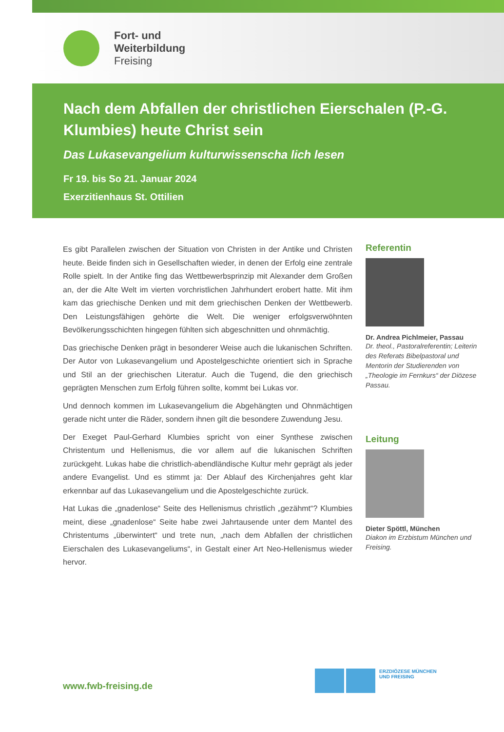Fort- und
Weiterbildung
Freising
Nach dem Abfallen der christlichen Eierschalen (P.-G. Klumbies) heute Christ sein
Das Lukasevangelium kulturwissenscha lich lesen
Fr 19. bis So 21. Januar 2024
Exerzitienhaus St. Ottilien
Es gibt Parallelen zwischen der Situation von Christen in der Antike und Christen heute. Beide finden sich in Gesellschaften wieder, in denen der Erfolg eine zentrale Rolle spielt. In der Antike fing das Wettbewerbsprinzip mit Alexander dem Großen an, der die Alte Welt im vierten vorchristlichen Jahrhundert erobert hatte. Mit ihm kam das griechische Denken und mit dem griechischen Denken der Wettbewerb. Den Leistungsfähigen gehörte die Welt. Die weniger erfolgsverwöhnten Bevölkerungsschichten hingegen fühlten sich abgeschnitten und ohnmächtig.
Das griechische Denken prägt in besonderer Weise auch die lukanischen Schriften. Der Autor von Lukasevangelium und Apostelgeschichte orientiert sich in Sprache und Stil an der griechischen Literatur. Auch die Tugend, die den griechisch geprägten Menschen zum Erfolg führen sollte, kommt bei Lukas vor.
Und dennoch kommen im Lukasevangelium die Abgehängten und Ohnmächtigen gerade nicht unter die Räder, sondern ihnen gilt die besondere Zuwendung Jesu.
Der Exeget Paul-Gerhard Klumbies spricht von einer Synthese zwischen Christentum und Hellenismus, die vor allem auf die lukanischen Schriften zurückgeht. Lukas habe die christlich-abendländische Kultur mehr geprägt als jeder andere Evangelist. Und es stimmt ja: Der Ablauf des Kirchenjahres geht klar erkennbar auf das Lukasevangelium und die Apostelgeschichte zurück.
Hat Lukas die „gnadenlose“ Seite des Hellenismus christlich „gezähmt“? Klumbies meint, diese „gnadenlose“ Seite habe zwei Jahrtausende unter dem Mantel des Christentums „überwintert“ und trete nun, „nach dem Abfallen der christlichen Eierschalen des Lukasevangeliums“, in Gestalt einer Art Neo-Hellenismus wieder hervor.
Referentin
Dr. Andrea Pichlmeier, Passau
Dr. theol., Pastoralreferentin; Leiterin des Referats Bibelpastoral und Mentorin der Studierenden von „Theologie im Fernkurs“ der Diözese Passau.
Leitung
Dieter Spöttl, München
Diakon im Erzbistum München und Freising.
ERZDIÖZESE MÜNCHEN
UND FREISING
www.fwb-freising.de